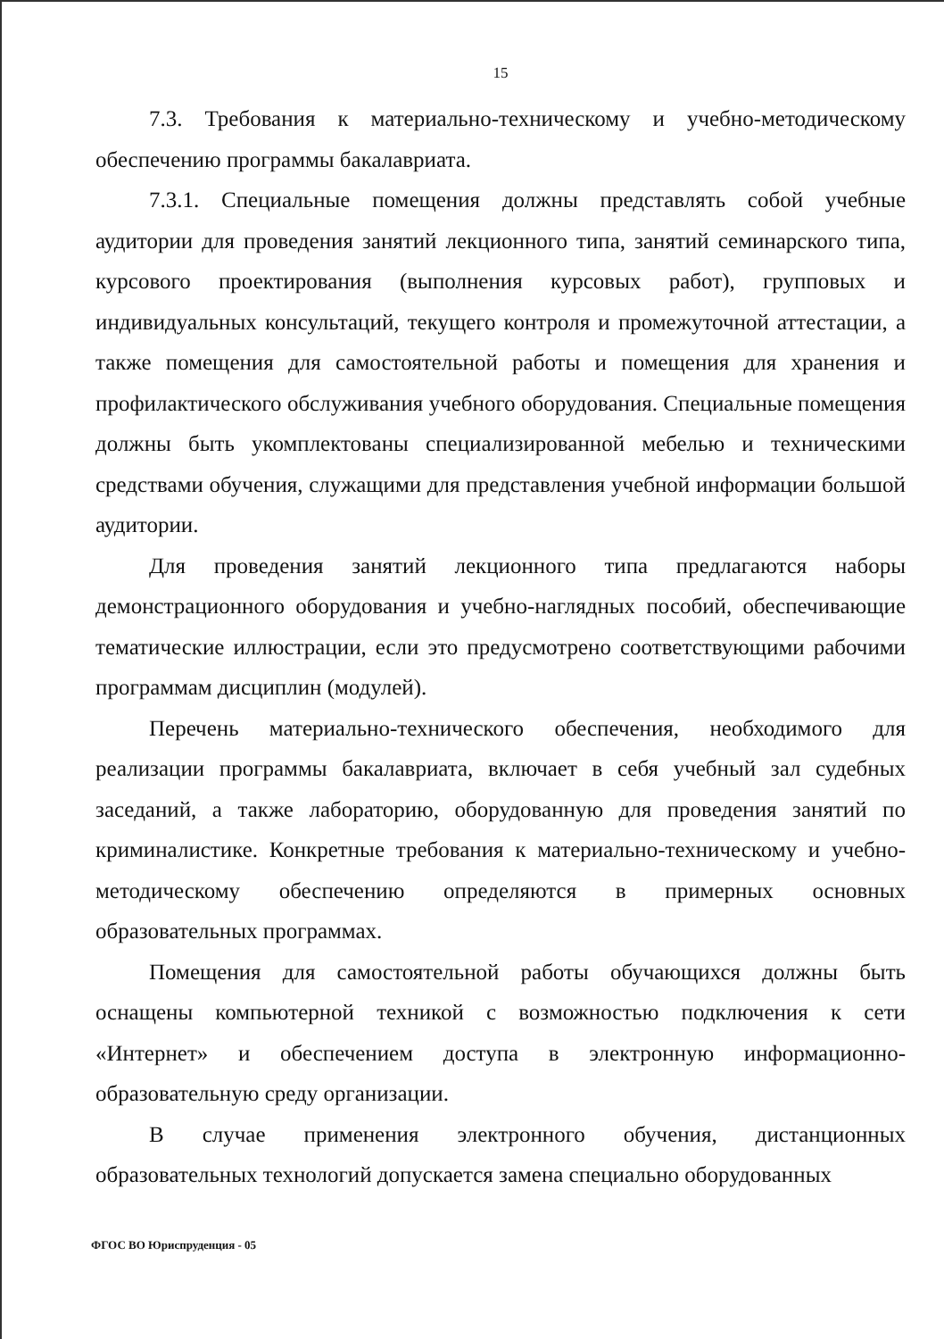15
7.3. Требования к материально-техническому и учебно-методическому обеспечению программы бакалавриата.
7.3.1. Специальные помещения должны представлять собой учебные аудитории для проведения занятий лекционного типа, занятий семинарского типа, курсового проектирования (выполнения курсовых работ), групповых и индивидуальных консультаций, текущего контроля и промежуточной аттестации, а также помещения для самостоятельной работы и помещения для хранения и профилактического обслуживания учебного оборудования. Специальные помещения должны быть укомплектованы специализированной мебелью и техническими средствами обучения, служащими для представления учебной информации большой аудитории.
Для проведения занятий лекционного типа предлагаются наборы демонстрационного оборудования и учебно-наглядных пособий, обеспечивающие тематические иллюстрации, если это предусмотрено соответствующими рабочими программам дисциплин (модулей).
Перечень материально-технического обеспечения, необходимого для реализации программы бакалавриата, включает в себя учебный зал судебных заседаний, а также лабораторию, оборудованную для проведения занятий по криминалистике. Конкретные требования к материально-техническому и учебно-методическому обеспечению определяются в примерных основных образовательных программах.
Помещения для самостоятельной работы обучающихся должны быть оснащены компьютерной техникой с возможностью подключения к сети «Интернет» и обеспечением доступа в электронную информационно-образовательную среду организации.
В случае применения электронного обучения, дистанционных образовательных технологий допускается замена специально оборудованных
ФГОС ВО Юриспруденция - 05